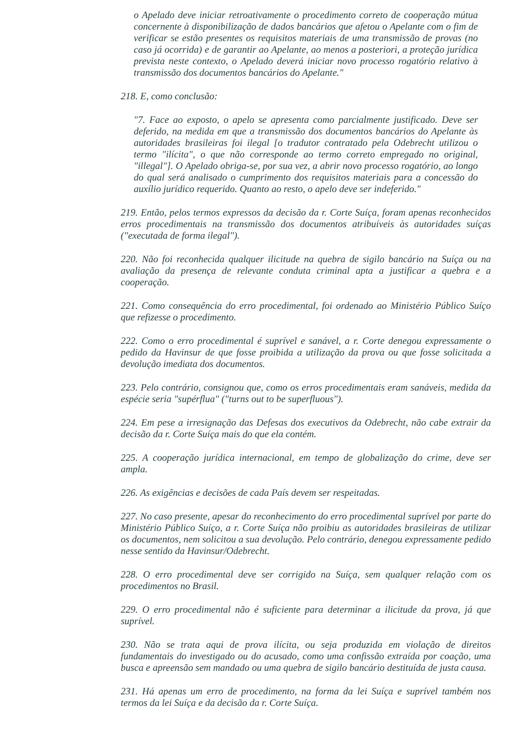o Apelado deve iniciar retroativamente o procedimento correto de cooperação mútua concernente à disponibilização de dados bancários que afetou o Apelante com o fim de verificar se estão presentes os requisitos materiais de uma transmissão de provas (no caso já ocorrida) e de garantir ao Apelante, ao menos a posteriori, a proteção jurídica prevista neste contexto, o Apelado deverá iniciar novo processo rogatório relativo à transmissão dos documentos bancários do Apelante."
218. E, como conclusão:
"7. Face ao exposto, o apelo se apresenta como parcialmente justificado. Deve ser deferido, na medida em que a transmissão dos documentos bancários do Apelante às autoridades brasileiras foi ilegal [o tradutor contratado pela Odebrecht utilizou o termo "ilícita", o que não corresponde ao termo correto empregado no original, "illegal"]. O Apelado obriga-se, por sua vez, a abrir novo processo rogatório, ao longo do qual será analisado o cumprimento dos requisitos materiais para a concessão do auxílio jurídico requerido. Quanto ao resto, o apelo deve ser indeferido."
219. Então, pelos termos expressos da decisão da r. Corte Suíça, foram apenas reconhecidos erros procedimentais na transmissão dos documentos atribuíveis às autoridades suíças ("executada de forma ilegal").
220. Não foi reconhecida qualquer ilicitude na quebra de sigilo bancário na Suíça ou na avaliação da presença de relevante conduta criminal apta a justificar a quebra e a cooperação.
221. Como consequência do erro procedimental, foi ordenado ao Ministério Público Suíço que refizesse o procedimento.
222. Como o erro procedimental é suprível e sanável, a r. Corte denegou expressamente o pedido da Havinsur de que fosse proibida a utilização da prova ou que fosse solicitada a devolução imediata dos documentos.
223. Pelo contrário, consignou que, como os erros procedimentais eram sanáveis, medida da espécie seria "supérflua" ("turns out to be superfluous").
224. Em pese a irresignação das Defesas dos executivos da Odebrecht, não cabe extrair da decisão da r. Corte Suíça mais do que ela contém.
225. A cooperação jurídica internacional, em tempo de globalização do crime, deve ser ampla.
226. As exigências e decisões de cada País devem ser respeitadas.
227. No caso presente, apesar do reconhecimento do erro procedimental suprível por parte do Ministério Público Suíço, a r. Corte Suíça não proibiu as autoridades brasileiras de utilizar os documentos, nem solicitou a sua devolução. Pelo contrário, denegou expressamente pedido nesse sentido da Havinsur/Odebrecht.
228. O erro procedimental deve ser corrigido na Suíça, sem qualquer relação com os procedimentos no Brasil.
229. O erro procedimental não é suficiente para determinar a ilicitude da prova, já que suprível.
230. Não se trata aqui de prova ilícita, ou seja produzida em violação de direitos fundamentais do investigado ou do acusado, como uma confissão extraída por coação, uma busca e apreensão sem mandado ou uma quebra de sigilo bancário destituída de justa causa.
231. Há apenas um erro de procedimento, na forma da lei Suíça e suprível também nos termos da lei Suíça e da decisão da r. Corte Suíça.